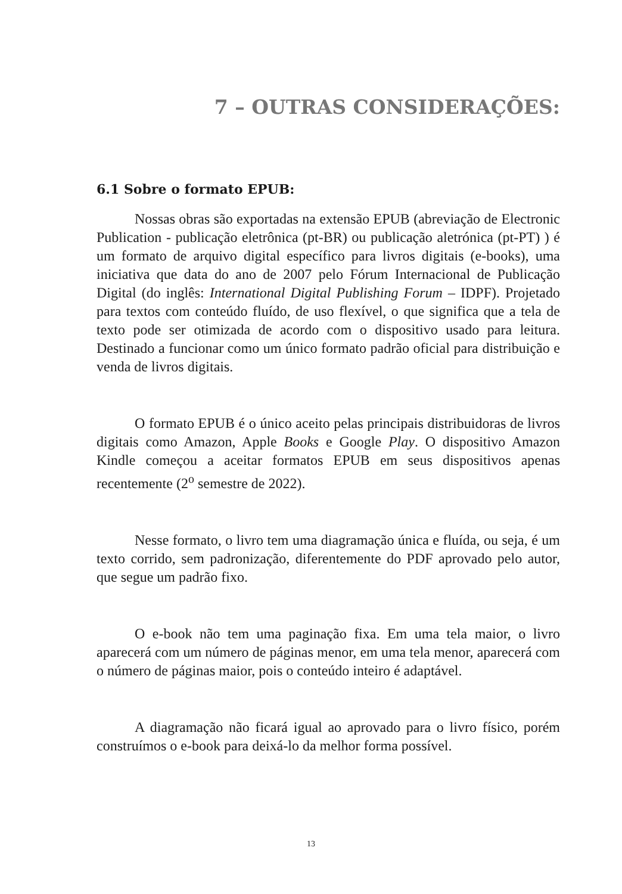7 – OUTRAS CONSIDERAÇÕES:
6.1 Sobre o formato EPUB:
Nossas obras são exportadas na extensão EPUB (abreviação de Electronic Publication - publicação eletrônica (pt-BR) ou publicação aletrónica (pt-PT) ) é um formato de arquivo digital específico para livros digitais (e-books), uma iniciativa que data do ano de 2007 pelo Fórum Internacional de Publicação Digital (do inglês: International Digital Publishing Forum – IDPF). Projetado para textos com conteúdo fluído, de uso flexível, o que significa que a tela de texto pode ser otimizada de acordo com o dispositivo usado para leitura. Destinado a funcionar como um único formato padrão oficial para distribuição e venda de livros digitais.
O formato EPUB é o único aceito pelas principais distribuidoras de livros digitais como Amazon, Apple Books e Google Play. O dispositivo Amazon Kindle começou a aceitar formatos EPUB em seus dispositivos apenas recentemente (2<sup>o</sup> semestre de 2022).
Nesse formato, o livro tem uma diagramação única e fluída, ou seja, é um texto corrido, sem padronização, diferentemente do PDF aprovado pelo autor, que segue um padrão fixo.
O e-book não tem uma paginação fixa. Em uma tela maior, o livro aparecerá com um número de páginas menor, em uma tela menor, aparecerá com o número de páginas maior, pois o conteúdo inteiro é adaptável.
A diagramação não ficará igual ao aprovado para o livro físico, porém construímos o e-book para deixá-lo da melhor forma possível.
13